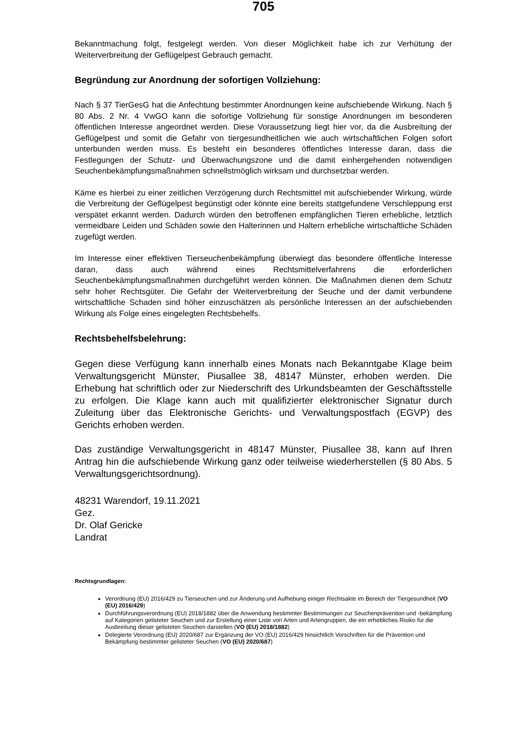705
Bekanntmachung folgt, festgelegt werden. Von dieser Möglichkeit habe ich zur Verhütung der Weiterverbreitung der Geflügelpest Gebrauch gemacht.
Begründung zur Anordnung der sofortigen Vollziehung:
Nach § 37 TierGesG hat die Anfechtung bestimmter Anordnungen keine aufschiebende Wirkung. Nach § 80 Abs. 2 Nr. 4 VwGO kann die sofortige Vollziehung für sonstige Anordnungen im besonderen öffentlichen Interesse angeordnet werden. Diese Voraussetzung liegt hier vor, da die Ausbreitung der Geflügelpest und somit die Gefahr von tiergesundheitlichen wie auch wirtschaftlichen Folgen sofort unterbunden werden muss. Es besteht ein besonderes öffentliches Interesse daran, dass die Festlegungen der Schutz- und Überwachungszone und die damit einhergehenden notwendigen Seuchenbekämpfungsmaßnahmen schnellstmöglich wirksam und durchsetzbar werden.
Käme es hierbei zu einer zeitlichen Verzögerung durch Rechtsmittel mit aufschiebender Wirkung, würde die Verbreitung der Geflügelpest begünstigt oder könnte eine bereits stattgefundene Verschleppung erst verspätet erkannt werden. Dadurch würden den betroffenen empfänglichen Tieren erhebliche, letztlich vermeidbare Leiden und Schäden sowie den Halterinnen und Haltern erhebliche wirtschaftliche Schäden zugefügt werden.
Im Interesse einer effektiven Tierseuchenbekämpfung überwiegt das besondere öffentliche Interesse daran, dass auch während eines Rechtsmittelverfahrens die erforderlichen Seuchenbekämpfungsmaßnahmen durchgeführt werden können. Die Maßnahmen dienen dem Schutz sehr hoher Rechtsgüter. Die Gefahr der Weiterverbreitung der Seuche und der damit verbundene wirtschaftliche Schaden sind höher einzuschätzen als persönliche Interessen an der aufschiebenden Wirkung als Folge eines eingelegten Rechtsbehelfs.
Rechtsbehelfsbelehrung:
Gegen diese Verfügung kann innerhalb eines Monats nach Bekanntgabe Klage beim Verwaltungsgericht Münster, Piusallee 38, 48147 Münster, erhoben werden. Die Erhebung hat schriftlich oder zur Niederschrift des Urkundsbeamten der Geschäftsstelle zu erfolgen. Die Klage kann auch mit qualifizierter elektronischer Signatur durch Zuleitung über das Elektronische Gerichts- und Verwaltungspostfach (EGVP) des Gerichts erhoben werden.
Das zuständige Verwaltungsgericht in 48147 Münster, Piusallee 38, kann auf Ihren Antrag hin die aufschiebende Wirkung ganz oder teilweise wiederherstellen (§ 80 Abs. 5 Verwaltungsgerichtsordnung).
48231 Warendorf, 19.11.2021
Gez.
Dr. Olaf Gericke
Landrat
Rechtsgrundlagen:
Verordnung (EU) 2016/429 zu Tierseuchen und zur Änderung und Aufhebung einiger Rechtsakte im Bereich der Tiergesundheit (VO (EU) 2016/429)
Durchführungsverordnung (EU) 2018/1882 über die Anwendung bestimmter Bestimmungen zur Seuchenprävention und -bekämpfung auf Kategorien gelisteter Seuchen und zur Erstellung einer Liste von Arten und Artengruppen, die ein erhebliches Risiko für die Ausbreitung dieser gelisteten Seuchen darstellen (VO (EU) 2018/1882)
Delegierte Verordnung (EU) 2020/687 zur Ergänzung der VO (EU) 2016/429 hinsichtlich Vorschriften für die Prävention und Bekämpfung bestimmter gelisteter Seuchen (VO (EU) 2020/687)